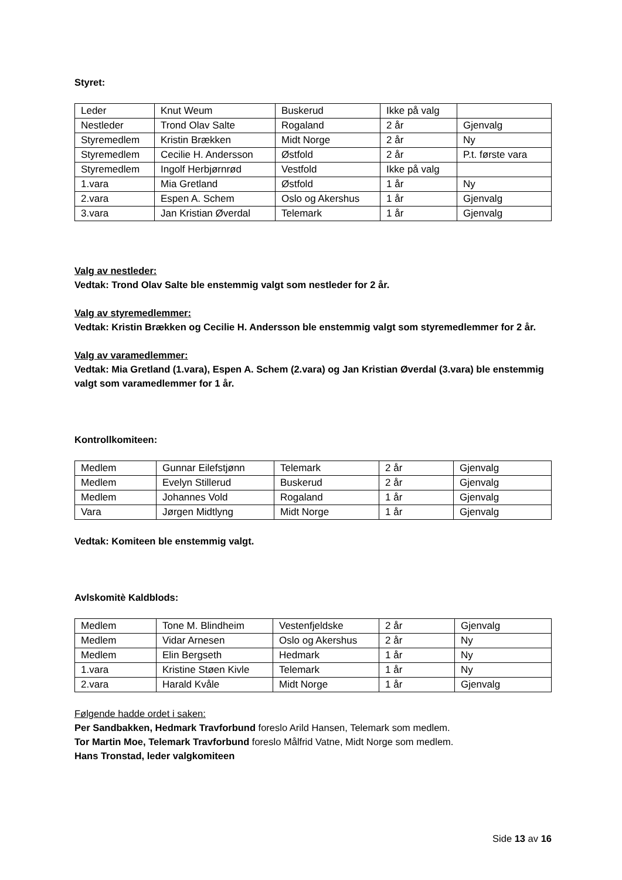Styret:
| Leder | Knut Weum | Buskerud | Ikke på valg | |
| Nestleder | Trond Olav Salte | Rogaland | 2 år | Gjenvalg |
| Styremedlem | Kristin Brækken | Midt Norge | 2 år | Ny |
| Styremedlem | Cecilie H. Andersson | Østfold | 2 år | P.t. første vara |
| Styremedlem | Ingolf Herbjørnrød | Vestfold | Ikke på valg | |
| 1.vara | Mia Gretland | Østfold | 1 år | Ny |
| 2.vara | Espen A. Schem | Oslo og Akershus | 1 år | Gjenvalg |
| 3.vara | Jan Kristian Øverdal | Telemark | 1 år | Gjenvalg |
Valg av nestleder:
Vedtak: Trond Olav Salte ble enstemmig valgt som nestleder for 2 år.
Valg av styremedlemmer:
Vedtak: Kristin Brækken og Cecilie H. Andersson ble enstemmig valgt som styremedlemmer for 2 år.
Valg av varamedlemmer:
Vedtak: Mia Gretland (1.vara), Espen A. Schem (2.vara) og Jan Kristian Øverdal (3.vara) ble enstemmig valgt som varamedlemmer for 1 år.
Kontrollkomiteen:
| Medlem | Gunnar Eilefstjønn | Telemark | 2 år | Gjenvalg |
| Medlem | Evelyn Stillerud | Buskerud | 2 år | Gjenvalg |
| Medlem | Johannes Vold | Rogaland | 1 år | Gjenvalg |
| Vara | Jørgen Midtlyng | Midt Norge | 1 år | Gjenvalg |
Vedtak: Komiteen ble enstemmig valgt.
Avlskomitè Kaldblods:
| Medlem | Tone M. Blindheim | Vestenfjeldske | 2 år | Gjenvalg |
| Medlem | Vidar Arnesen | Oslo og Akershus | 2 år | Ny |
| Medlem | Elin Bergseth | Hedmark | 1 år | Ny |
| 1.vara | Kristine Støen Kivle | Telemark | 1 år | Ny |
| 2.vara | Harald Kvåle | Midt Norge | 1 år | Gjenvalg |
Følgende hadde ordet i saken:
Per Sandbakken, Hedmark Travforbund foreslo Arild Hansen, Telemark som medlem.
Tor Martin Moe, Telemark Travforbund foreslo Målfrid Vatne, Midt Norge som medlem.
Hans Tronstad, leder valgkomiteen
Side 13 av 16